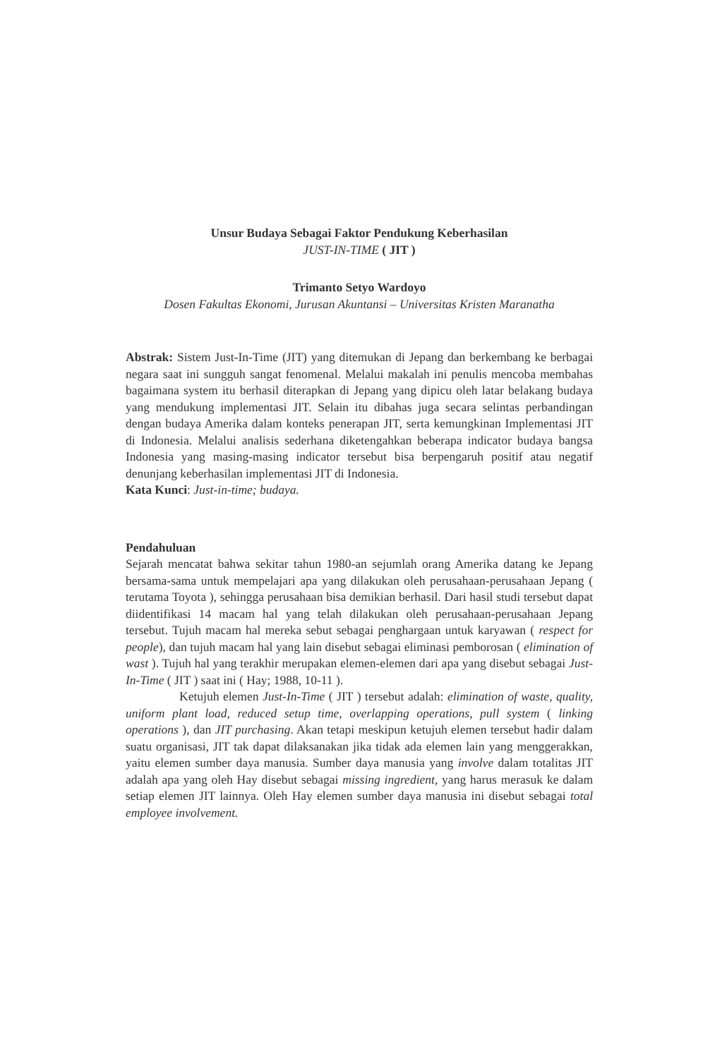Unsur Budaya Sebagai Faktor Pendukung Keberhasilan
JUST-IN-TIME ( JIT )
Trimanto Setyo Wardoyo
Dosen Fakultas Ekonomi, Jurusan Akuntansi – Universitas Kristen Maranatha
Abstrak: Sistem Just-In-Time (JIT) yang ditemukan di Jepang dan berkembang ke berbagai negara saat ini sungguh sangat fenomenal. Melalui makalah ini penulis mencoba membahas bagaimana system itu berhasil diterapkan di Jepang yang dipicu oleh latar belakang budaya yang mendukung implementasi JIT. Selain itu dibahas juga secara selintas perbandingan dengan budaya Amerika dalam konteks penerapan JIT, serta kemungkinan Implementasi JIT di Indonesia. Melalui analisis sederhana diketengahkan beberapa indicator budaya bangsa Indonesia yang masing-masing indicator tersebut bisa berpengaruh positif atau negatif denunjang keberhasilan implementasi JIT di Indonesia.
Kata Kunci: Just-in-time; budaya.
Pendahuluan
Sejarah mencatat bahwa sekitar tahun 1980-an sejumlah orang Amerika datang ke Jepang bersama-sama untuk mempelajari apa yang dilakukan oleh perusahaan-perusahaan Jepang ( terutama Toyota ), sehingga perusahaan bisa demikian berhasil. Dari hasil studi tersebut dapat diidentifikasi 14 macam hal yang telah dilakukan oleh perusahaan-perusahaan Jepang tersebut. Tujuh macam hal mereka sebut sebagai penghargaan untuk karyawan ( respect for people), dan tujuh macam hal yang lain disebut sebagai eliminasi pemborosan ( elimination of wast ). Tujuh hal yang terakhir merupakan elemen-elemen dari apa yang disebut sebagai Just-In-Time ( JIT ) saat ini ( Hay; 1988, 10-11 ).
Ketujuh elemen Just-In-Time ( JIT ) tersebut adalah: elimination of waste, quality, uniform plant load, reduced setup time, overlapping operations, pull system ( linking operations ), dan JIT purchasing. Akan tetapi meskipun ketujuh elemen tersebut hadir dalam suatu organisasi, JIT tak dapat dilaksanakan jika tidak ada elemen lain yang menggerakkan, yaitu elemen sumber daya manusia. Sumber daya manusia yang involve dalam totalitas JIT adalah apa yang oleh Hay disebut sebagai missing ingredient, yang harus merasuk ke dalam setiap elemen JIT lainnya. Oleh Hay elemen sumber daya manusia ini disebut sebagai total employee involvement.